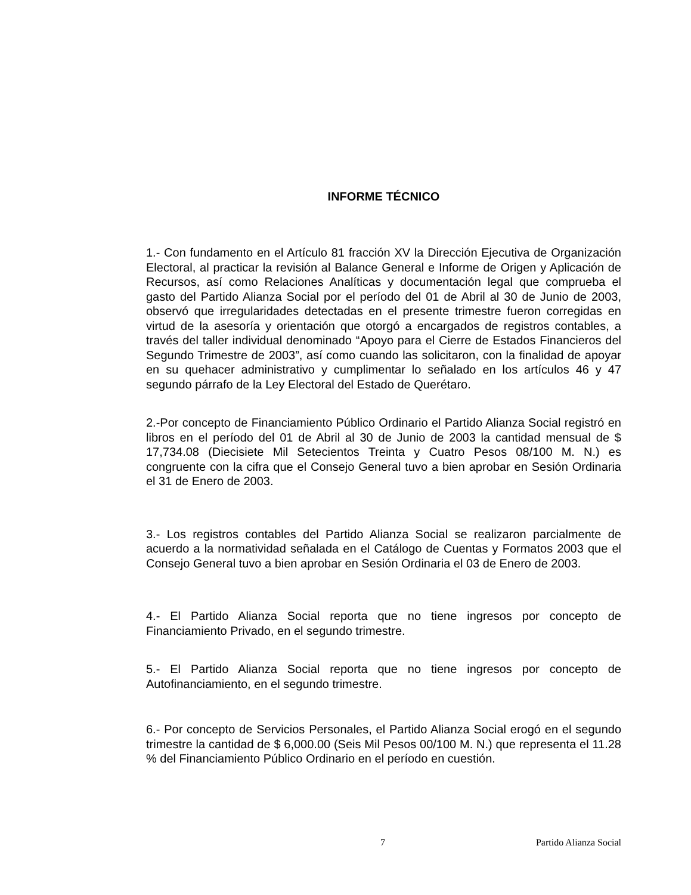INFORME TÉCNICO
1.- Con fundamento en el Artículo 81 fracción XV la Dirección Ejecutiva de Organización Electoral, al practicar la revisión al Balance General e Informe de Origen y Aplicación de Recursos, así como Relaciones Analíticas y documentación legal que comprueba el gasto del Partido Alianza Social por el período del 01 de Abril al 30 de Junio de 2003, observó que irregularidades detectadas en el presente trimestre fueron corregidas en virtud de la asesoría y orientación que otorgó a encargados de registros contables, a través del taller individual denominado “Apoyo para el Cierre de Estados Financieros del Segundo Trimestre de 2003”, así como cuando las solicitaron, con la finalidad de apoyar en su quehacer administrativo y cumplimentar lo señalado en los artículos 46 y 47 segundo párrafo de la Ley Electoral del Estado de Querétaro.
2.-Por concepto de Financiamiento Público Ordinario el Partido Alianza Social registró en libros en el período del 01 de Abril al 30 de Junio de 2003 la cantidad mensual de $ 17,734.08 (Diecisiete Mil Setecientos Treinta y Cuatro Pesos 08/100 M. N.) es congruente con la cifra que el Consejo General tuvo a bien aprobar en Sesión Ordinaria el 31 de Enero de 2003.
3.- Los registros contables del Partido Alianza Social se realizaron parcialmente de acuerdo a la normatividad señalada en el Catálogo de Cuentas y Formatos 2003 que el Consejo General tuvo a bien aprobar en Sesión Ordinaria el 03 de Enero de 2003.
4.- El Partido Alianza Social reporta que no tiene ingresos por concepto de Financiamiento Privado, en el segundo trimestre.
5.- El Partido Alianza Social reporta que no tiene ingresos por concepto de Autofinanciamiento, en el segundo trimestre.
6.- Por concepto de Servicios Personales, el Partido Alianza Social erogó en el segundo trimestre la cantidad de $ 6,000.00 (Seis Mil Pesos 00/100 M. N.) que representa el 11.28 % del Financiamiento Público Ordinario en el período en cuestión.
7 Partido Alianza Social